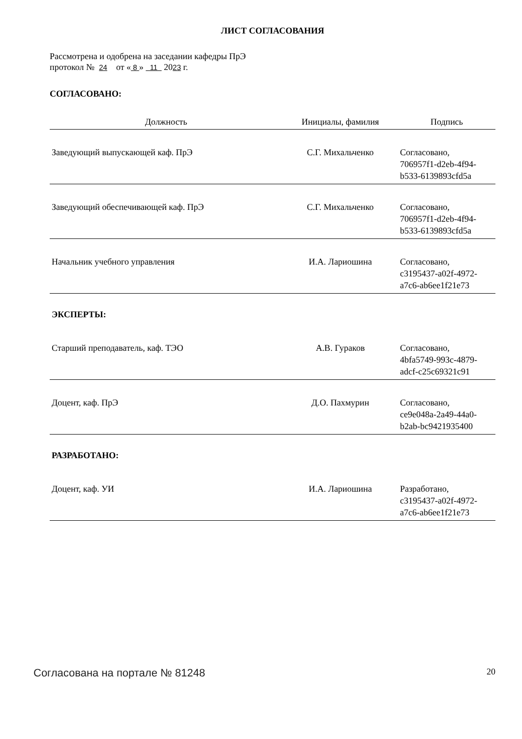ЛИСТ СОГЛАСОВАНИЯ
Рассмотрена и одобрена на заседании кафедры ПрЭ
протокол № 24 от « 8 » 11 2023 г.
СОГЛАСОВАНО:
| Должность | Инициалы, фамилия | Подпись |
| --- | --- | --- |
| Заведующий выпускающей каф. ПрЭ | С.Г. Михальченко | Согласовано, 706957f1-d2eb-4f94- b533-6139893cfd5a |
| Заведующий обеспечивающей каф. ПрЭ | С.Г. Михальченко | Согласовано, 706957f1-d2eb-4f94- b533-6139893cfd5a |
| Начальник учебного управления | И.А. Лариошина | Согласовано, c3195437-a02f-4972- a7c6-ab6ee1f21e73 |
| ЭКСПЕРТЫ: | | |
| Старший преподаватель, каф. ТЭО | А.В. Гураков | Согласовано, 4bfa5749-993c-4879- adcf-c25c69321c91 |
| Доцент, каф. ПрЭ | Д.О. Пахмурин | Согласовано, ce9e048a-2a49-44a0- b2ab-bc9421935400 |
| РАЗРАБОТАНО: | | |
| Доцент, каф. УИ | И.А. Лариошина | Разработано, c3195437-a02f-4972- a7c6-ab6ee1f21e73 |
Согласована на портале № 81248 20